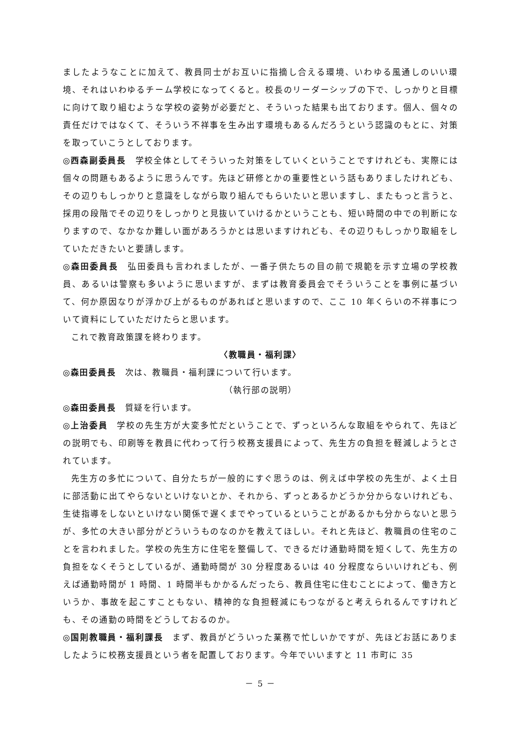ましたようなことに加えて、教員同士がお互いに指摘し合える環境、いわゆる風通しのいい環境、それはいわゆるチーム学校になってくると。校長のリーダーシップの下で、しっかりと目標に向けて取り組むような学校の姿勢が必要だと、そういった結果も出ております。個人、個々の責任だけではなくて、そういう不祥事を生み出す環境もあるんだろうという認識のもとに、対策を取っていこうとしております。
◎西森副委員長　学校全体としてそういった対策をしていくということですけれども、実際には個々の問題もあるように思うんです。先ほど研修とかの重要性という話もありましたけれども、その辺りもしっかりと意識をしながら取り組んでもらいたいと思いますし、またもっと言うと、採用の段階でその辺りをしっかりと見抜いていけるかということも、短い時間の中での判断になりますので、なかなか難しい面があろうかとは思いますけれども、その辺りもしっかり取組をしていただきたいと要請します。
◎森田委員長　弘田委員も言われましたが、一番子供たちの目の前で規範を示す立場の学校教員、あるいは警察も多いように思いますが、まずは教育委員会でそういうことを事例に基づいて、何か原因なりが浮かび上がるものがあればと思いますので、ここ 10 年くらいの不祥事について資料にしていただけたらと思います。
これで教育政策課を終わります。
〈教職員・福利課〉
◎森田委員長　次は、教職員・福利課について行います。
（執行部の説明）
◎森田委員長　質疑を行います。
◎上治委員　学校の先生方が大変多忙だということで、ずっといろんな取組をやられて、先ほどの説明でも、印刷等を教員に代わって行う校務支援員によって、先生方の負担を軽減しようとされています。
先生方の多忙について、自分たちが一般的にすぐ思うのは、例えば中学校の先生が、よく土日に部活動に出てやらないといけないとか、それから、ずっとあるかどうか分からないけれども、生徒指導をしないといけない関係で遅くまでやっているということがあるかも分からないと思うが、多忙の大きい部分がどういうものなのかを教えてほしい。それと先ほど、教職員の住宅のことを言われました。学校の先生方に住宅を整備して、できるだけ通勤時間を短くして、先生方の負担をなくそうとしているが、通勤時間が 30 分程度あるいは 40 分程度ならいいけれども、例えば通勤時間が 1 時間、1 時間半もかかるんだったら、教員住宅に住むことによって、働き方というか、事故を起こすこともない、精神的な負担軽減にもつながると考えられるんですけれども、その通勤の時間をどうしておるのか。
◎国則教職員・福利課長　まず、教員がどういった業務で忙しいかですが、先ほどお話にありましたように校務支援員という者を配置しております。今年でいいますと 11 市町に 35
－ 5 －